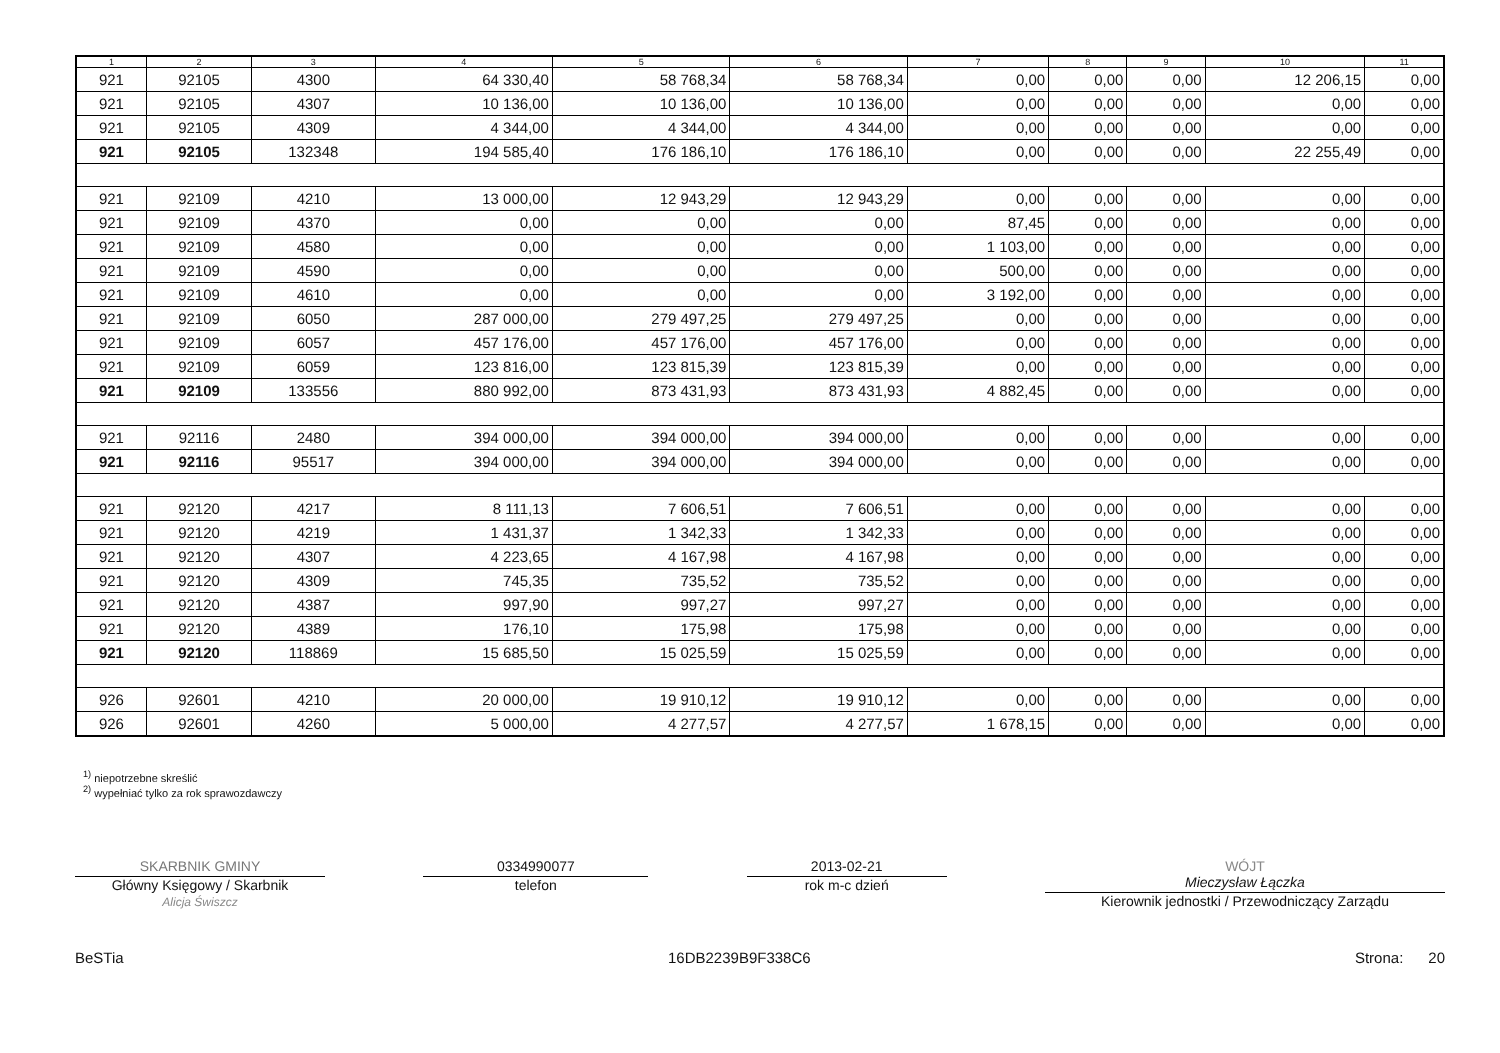| 1 | 2 | 3 | 4 | 5 | 6 | 7 | 8 | 9 | 10 | 11 |
| --- | --- | --- | --- | --- | --- | --- | --- | --- | --- | --- |
| 921 | 92105 | 4300 | 64 330,40 | 58 768,34 | 58 768,34 | 0,00 | 0,00 | 0,00 | 12 206,15 | 0,00 |
| 921 | 92105 | 4307 | 10 136,00 | 10 136,00 | 10 136,00 | 0,00 | 0,00 | 0,00 | 0,00 | 0,00 |
| 921 | 92105 | 4309 | 4 344,00 | 4 344,00 | 4 344,00 | 0,00 | 0,00 | 0,00 | 0,00 | 0,00 |
| 921 | 92105 | 132348 | 194 585,40 | 176 186,10 | 176 186,10 | 0,00 | 0,00 | 0,00 | 22 255,49 | 0,00 |
| 921 | 92109 | 4210 | 13 000,00 | 12 943,29 | 12 943,29 | 0,00 | 0,00 | 0,00 | 0,00 | 0,00 |
| 921 | 92109 | 4370 | 0,00 | 0,00 | 0,00 | 87,45 | 0,00 | 0,00 | 0,00 | 0,00 |
| 921 | 92109 | 4580 | 0,00 | 0,00 | 0,00 | 1 103,00 | 0,00 | 0,00 | 0,00 | 0,00 |
| 921 | 92109 | 4590 | 0,00 | 0,00 | 0,00 | 500,00 | 0,00 | 0,00 | 0,00 | 0,00 |
| 921 | 92109 | 4610 | 0,00 | 0,00 | 0,00 | 3 192,00 | 0,00 | 0,00 | 0,00 | 0,00 |
| 921 | 92109 | 6050 | 287 000,00 | 279 497,25 | 279 497,25 | 0,00 | 0,00 | 0,00 | 0,00 | 0,00 |
| 921 | 92109 | 6057 | 457 176,00 | 457 176,00 | 457 176,00 | 0,00 | 0,00 | 0,00 | 0,00 | 0,00 |
| 921 | 92109 | 6059 | 123 816,00 | 123 815,39 | 123 815,39 | 0,00 | 0,00 | 0,00 | 0,00 | 0,00 |
| 921 | 92109 | 133556 | 880 992,00 | 873 431,93 | 873 431,93 | 4 882,45 | 0,00 | 0,00 | 0,00 | 0,00 |
| 921 | 92116 | 2480 | 394 000,00 | 394 000,00 | 394 000,00 | 0,00 | 0,00 | 0,00 | 0,00 | 0,00 |
| 921 | 92116 | 95517 | 394 000,00 | 394 000,00 | 394 000,00 | 0,00 | 0,00 | 0,00 | 0,00 | 0,00 |
| 921 | 92120 | 4217 | 8 111,13 | 7 606,51 | 7 606,51 | 0,00 | 0,00 | 0,00 | 0,00 | 0,00 |
| 921 | 92120 | 4219 | 1 431,37 | 1 342,33 | 1 342,33 | 0,00 | 0,00 | 0,00 | 0,00 | 0,00 |
| 921 | 92120 | 4307 | 4 223,65 | 4 167,98 | 4 167,98 | 0,00 | 0,00 | 0,00 | 0,00 | 0,00 |
| 921 | 92120 | 4309 | 745,35 | 735,52 | 735,52 | 0,00 | 0,00 | 0,00 | 0,00 | 0,00 |
| 921 | 92120 | 4387 | 997,90 | 997,27 | 997,27 | 0,00 | 0,00 | 0,00 | 0,00 | 0,00 |
| 921 | 92120 | 4389 | 176,10 | 175,98 | 175,98 | 0,00 | 0,00 | 0,00 | 0,00 | 0,00 |
| 921 | 92120 | 118869 | 15 685,50 | 15 025,59 | 15 025,59 | 0,00 | 0,00 | 0,00 | 0,00 | 0,00 |
| 926 | 92601 | 4210 | 20 000,00 | 19 910,12 | 19 910,12 | 0,00 | 0,00 | 0,00 | 0,00 | 0,00 |
| 926 | 92601 | 4260 | 5 000,00 | 4 277,57 | 4 277,57 | 1 678,15 | 0,00 | 0,00 | 0,00 | 0,00 |
<sup>1)</sup> niepotrzebne skreślić
<sup>2)</sup> wypełniać tylko za rok sprawozdawczy
SKARBNIK GMINY
Główny Księgowy / Skarbnik
Alicja Świszcz
0334990077
telefon
2013-02-21
rok m-c dzień
WÓJT
Mieczysław Łączka
Kierownik jednostki / Przewodniczący Zarządu
BeSTia 16DB2239B9F338C6 Strona: 20